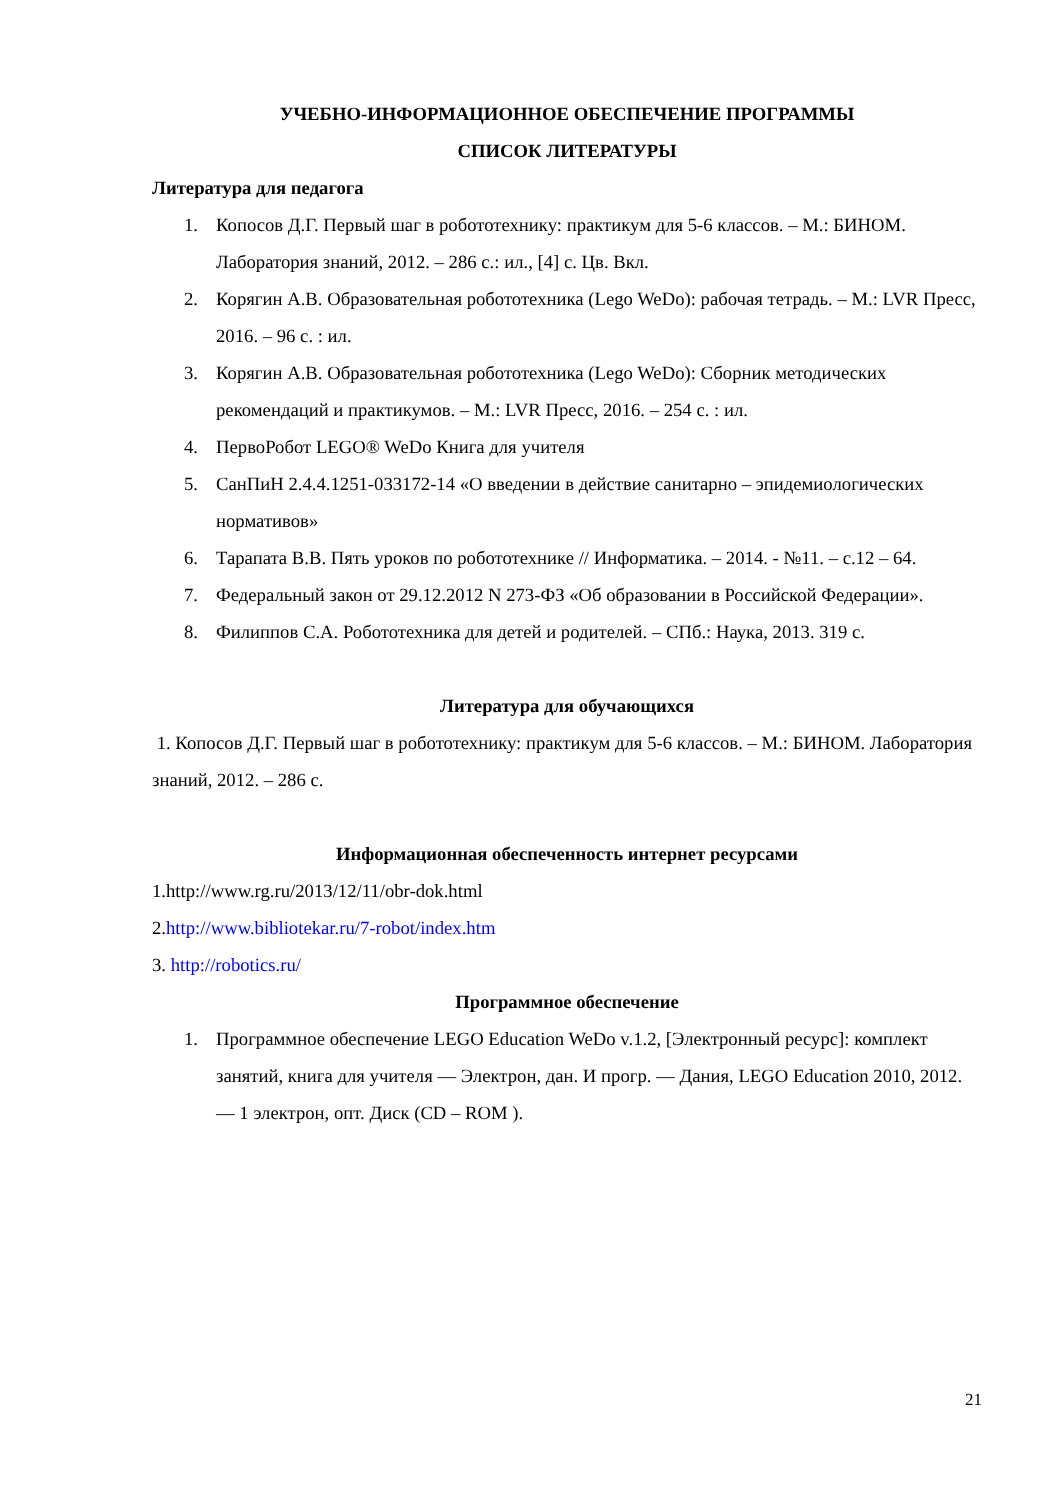УЧЕБНО-ИНФОРМАЦИОННОЕ ОБЕСПЕЧЕНИЕ ПРОГРАММЫ
СПИСОК ЛИТЕРАТУРЫ
Литература для педагога
1. Копосов Д.Г. Первый шаг в робототехнику: практикум для 5-6 классов. – М.: БИНОМ. Лаборатория знаний, 2012. – 286 с.: ил., [4] с. Цв. Вкл.
2. Корягин А.В. Образовательная робототехника (Lego WeDo): рабочая тетрадь. – М.: LVR Пресс, 2016. – 96 с. : ил.
3. Корягин А.В. Образовательная робототехника (Lego WeDo): Сборник методических рекомендаций и практикумов. – М.: LVR Пресс, 2016. – 254 с. : ил.
4. ПервоРобот LEGO® WeDo Книга для учителя
5. СанПиН 2.4.4.1251-033172-14 «О введении в действие санитарно – эпидемиологических нормативов»
6. Тарапата В.В. Пять уроков по робототехнике // Информатика. – 2014. - №11. – с.12 – 64.
7. Федеральный закон от 29.12.2012 N 273-ФЗ «Об образовании в Российской Федерации».
8. Филиппов С.А. Робототехника для детей и родителей. – СПб.: Наука, 2013. 319 с.
Литература для обучающихся
1. Копосов Д.Г. Первый шаг в робототехнику: практикум для 5-6 классов. – М.: БИНОМ. Лаборатория знаний, 2012. – 286 с.
Информационная обеспеченность интернет ресурсами
1.http://www.rg.ru/2013/12/11/obr-dok.html
2.http://www.bibliotekar.ru/7-robot/index.htm
3. http://robotics.ru/
Программное обеспечение
1. Программное обеспечение LEGO Education WeDo v.1.2, [Электронный ресурс]: комплект занятий, книга для учителя — Электрон, дан. И прогр. — Дания, LEGO Education 2010, 2012. — 1 электрон, опт. Диск (CD – ROM ).
21